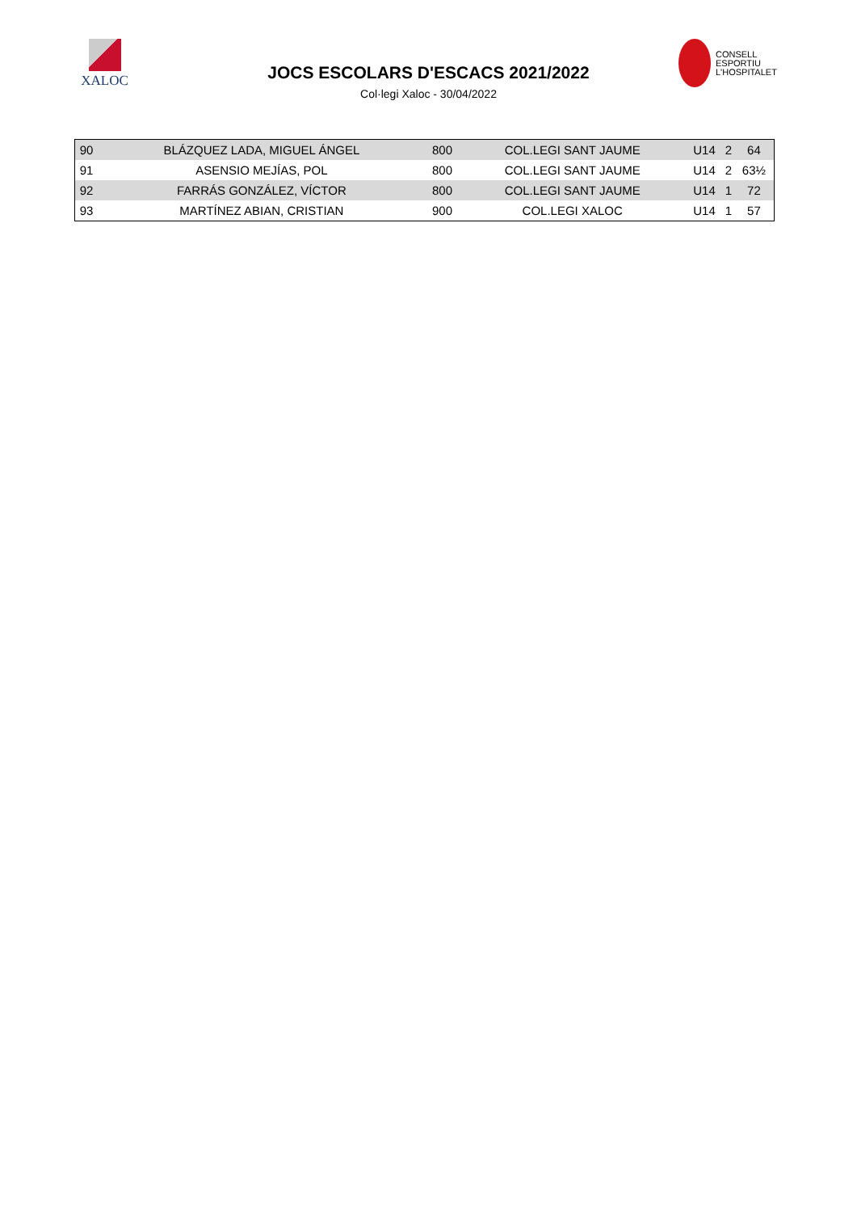XALOC
JOCS ESCOLARS D'ESCACS 2021/2022
Col·legi Xaloc - 30/04/2022
CONSELL
ESPORTIU
L'HOSPITALET
| 90 | BLÁZQUEZ LADA, MIGUEL ÁNGEL | 800 | COL.LEGI SANT JAUME | U14 | 2 | 64 |
| 91 | ASENSIO MEJÍAS, POL | 800 | COL.LEGI SANT JAUME | U14 | 2 | 63½ |
| 92 | FARRÁS GONZÁLEZ, VÍCTOR | 800 | COL.LEGI SANT JAUME | U14 | 1 | 72 |
| 93 | MARTÍNEZ ABIAN, CRISTIAN | 900 | COL.LEGI XALOC | U14 | 1 | 57 |